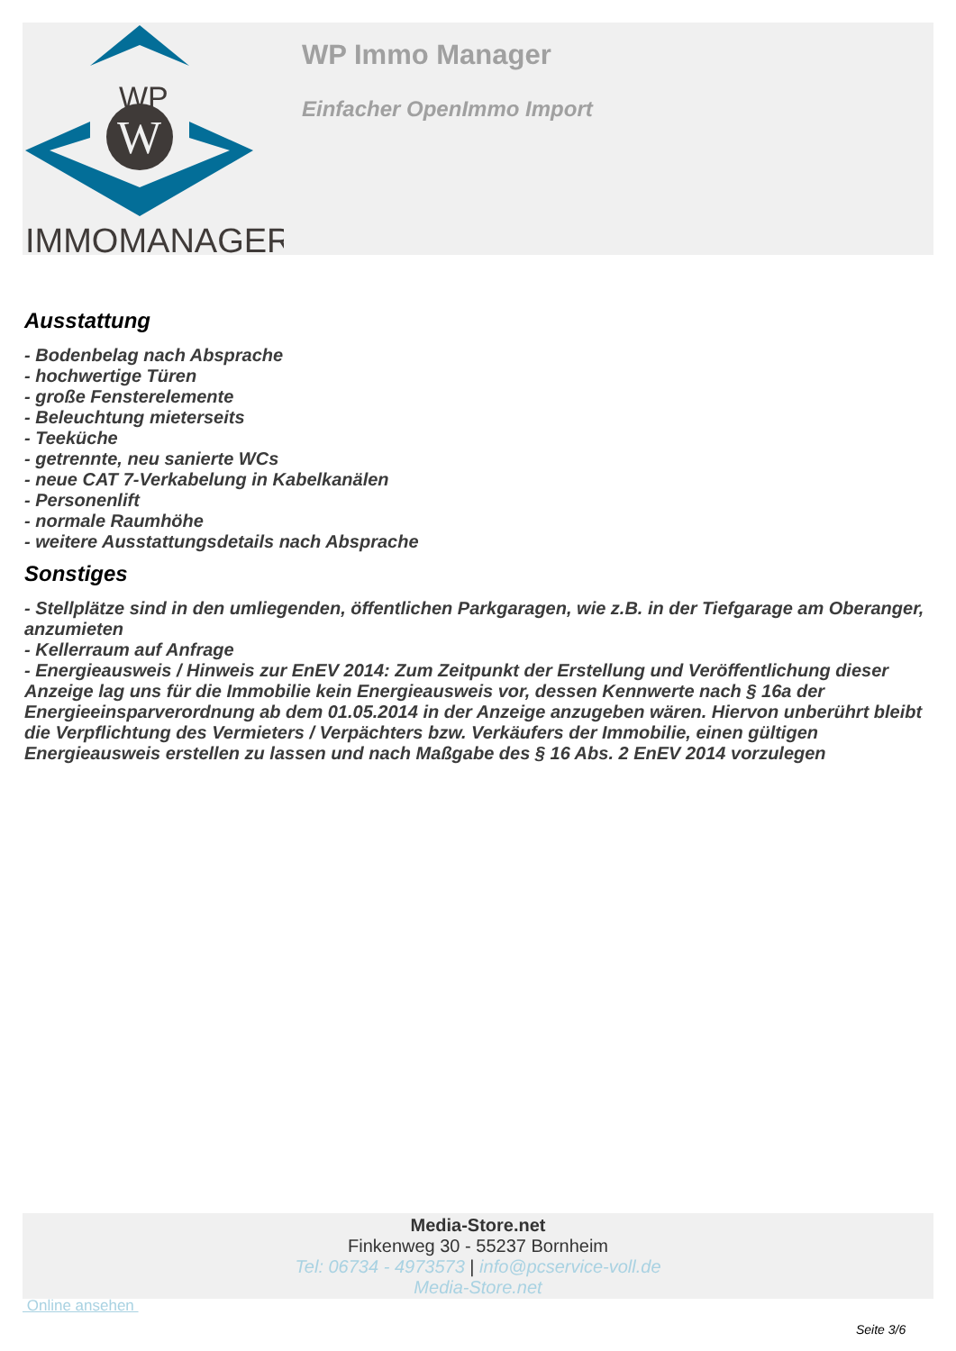WP
W
IMMOMANAGER
WP Immo Manager
Einfacher OpenImmo Import
Ausstattung
- Bodenbelag nach Absprache
- hochwertige Türen
- große Fensterelemente
- Beleuchtung mieterseits
- Teeküche
- getrennte, neu sanierte WCs
- neue CAT 7-Verkabelung in Kabelkanälen
- Personenlift
- normale Raumhöhe
- weitere Ausstattungsdetails nach Absprache
Sonstiges
- Stellplätze sind in den umliegenden, öffentlichen Parkgaragen, wie z.B. in der Tiefgarage am Oberanger, anzumieten
- Kellerraum auf Anfrage
- Energieausweis / Hinweis zur EnEV 2014: Zum Zeitpunkt der Erstellung und Veröffentlichung dieser Anzeige lag uns für die Immobilie kein Energieausweis vor, dessen Kennwerte nach § 16a der Energieeinsparverordnung ab dem 01.05.2014 in der Anzeige anzugeben wären. Hiervon unberührt bleibt die Verpflichtung des Vermieters / Verpächters bzw. Verkäufers der Immobilie, einen gültigen Energieausweis erstellen zu lassen und nach Maßgabe des § 16 Abs. 2 EnEV 2014 vorzulegen
Media-Store.net
Finkenweg 30 - 55237 Bornheim
Tel: 06734 - 4973573 | info@pcservice-voll.de
Media-Store.net
Online ansehen
Seite 3/6